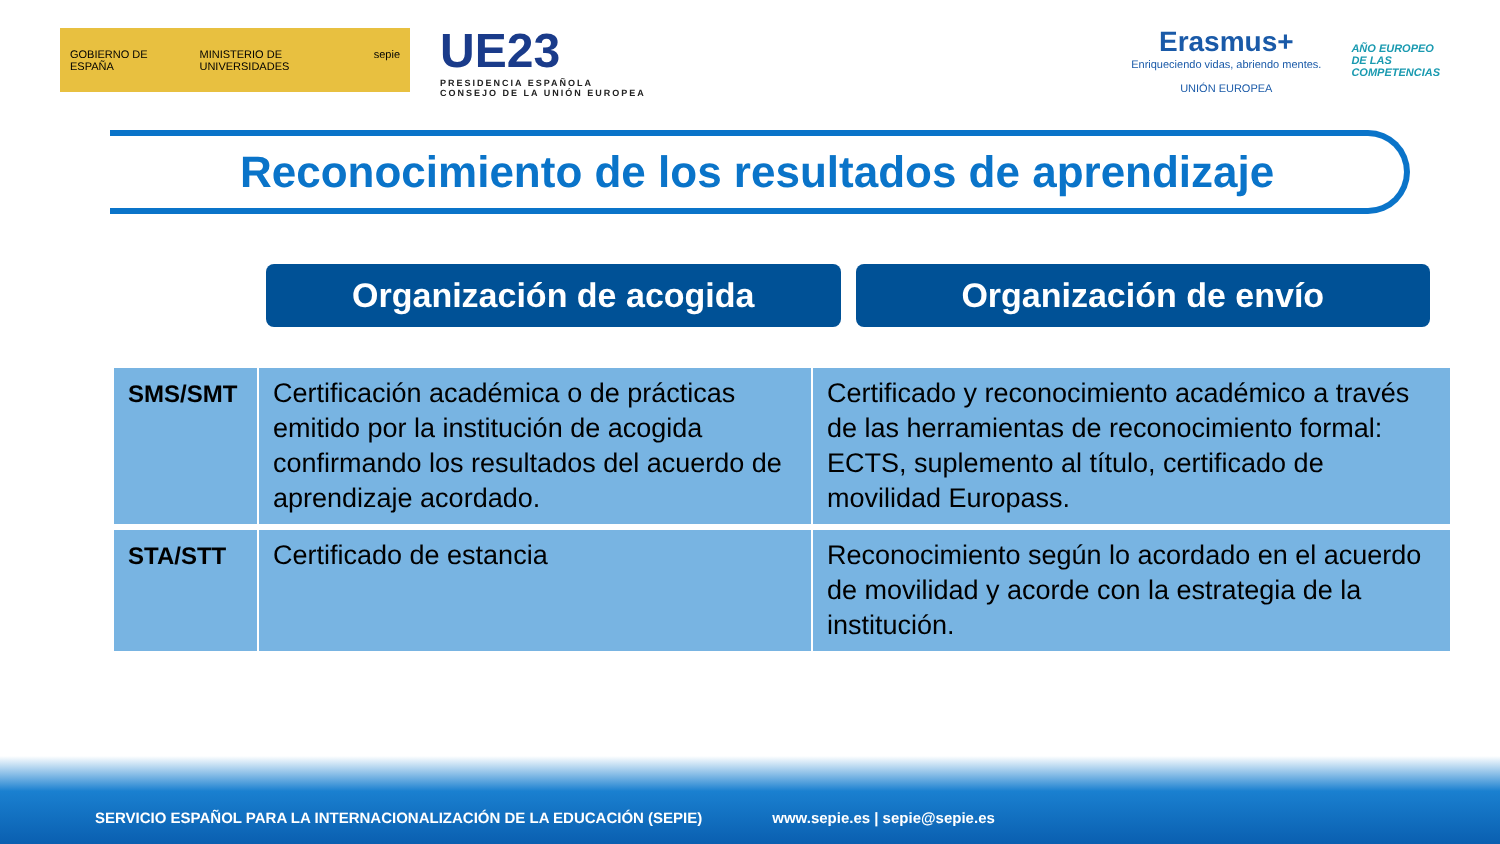GOBIERNO DE ESPAÑA MINISTERIO DE UNIVERSIDADES sepie
UE23
PRESIDENCIA ESPAÑOLA
CONSEJO DE LA UNIÓN EUROPEA
Erasmus+
Enriqueciendo vidas, abriendo mentes.
UNIÓN EUROPEA
AÑO EUROPEO
DE LAS
COMPETENCIAS
Reconocimiento de los resultados de aprendizaje
Organización de acogida Organización de envío
| SMS/SMT | Certificación académica o de prácticas emitido por la institución de acogida confirmando los resultados del acuerdo de aprendizaje acordado. | Certificado y reconocimiento académico a través de las herramientas de reconocimiento formal: ECTS, suplemento al título, certificado de movilidad Europass. |
| STA/STT | Certificado de estancia | Reconocimiento según lo acordado en el acuerdo de movilidad y acorde con la estrategia de la institución. |
SERVICIO ESPAÑOL PARA LA INTERNACIONALIZACIÓN DE LA EDUCACIÓN (SEPIE) www.sepie.es | sepie@sepie.es